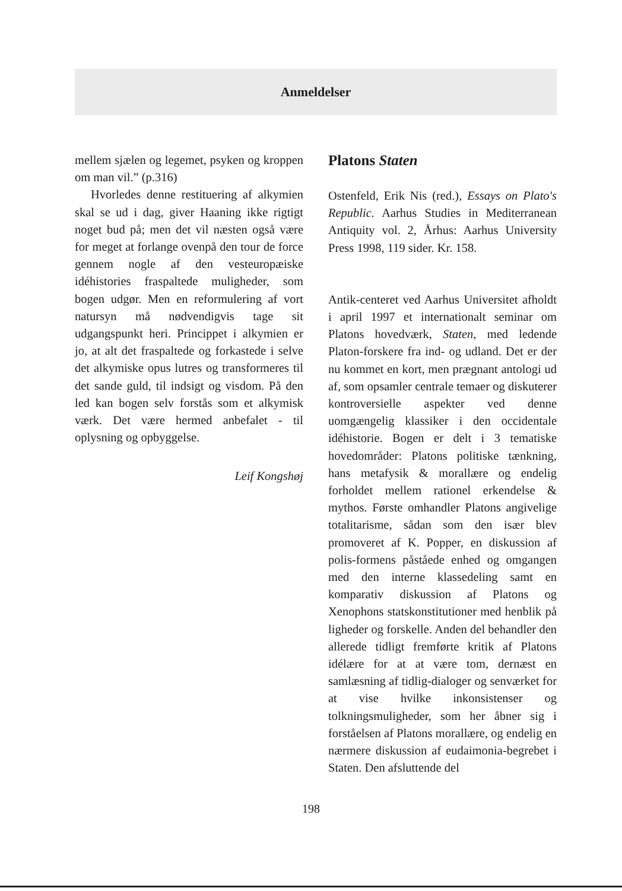Anmeldelser
mellem sjælen og legemet, psyken og kroppen om man vil.” (p.316)
Hvorledes denne restituering af alkymien skal se ud i dag, giver Haaning ikke rigtigt noget bud på; men det vil næsten også være for meget at forlange ovenpå den tour de force gennem nogle af den vesteuropæiske idéhistories fraspaltede muligheder, som bogen udgør. Men en reformulering af vort natursyn må nødvendigvis tage sit udgangspunkt heri. Princippet i alkymien er jo, at alt det fraspaltede og forkastede i selve det alkymiske opus lutres og transformeres til det sande guld, til indsigt og visdom. På den led kan bogen selv forstås som et alkymisk værk. Det være hermed anbefalet - til oplysning og opbyggelse.
Leif Kongshøj
Platons Staten
Ostenfeld, Erik Nis (red.), Essays on Plato's Republic. Aarhus Studies in Mediterranean Antiquity vol. 2, Århus: Aarhus University Press 1998, 119 sider. Kr. 158.
Antik-centeret ved Aarhus Universitet afholdt i april 1997 et internationalt seminar om Platons hovedværk, Staten, med ledende Platon-forskere fra ind- og udland. Det er der nu kommet en kort, men prægnant antologi ud af, som opsamler centrale temaer og diskuterer kontroversielle aspekter ved denne uomgængelig klassiker i den occidentale idéhistorie. Bogen er delt i 3 tematiske hovedområder: Platons politiske tænkning, hans metafysik & morallære og endelig forholdet mellem rationel erkendelse & mythos. Første omhandler Platons angivelige totalitarisme, sådan som den især blev promoveret af K. Popper, en diskussion af polis-formens påståede enhed og omgangen med den interne klassedeling samt en komparativ diskussion af Platons og Xenophons statskonstitutioner med henblik på ligheder og forskelle. Anden del behandler den allerede tidligt fremførte kritik af Platons idélære for at at være tom, dernæst en samlæsning af tidlig-dialoger og senværket for at vise hvilke inkonsistenser og tolkningsmuligheder, som her åbner sig i forståelsen af Platons morallære, og endelig en nærmere diskussion af eudaimonia-begrebet i Staten. Den afsluttende del
198